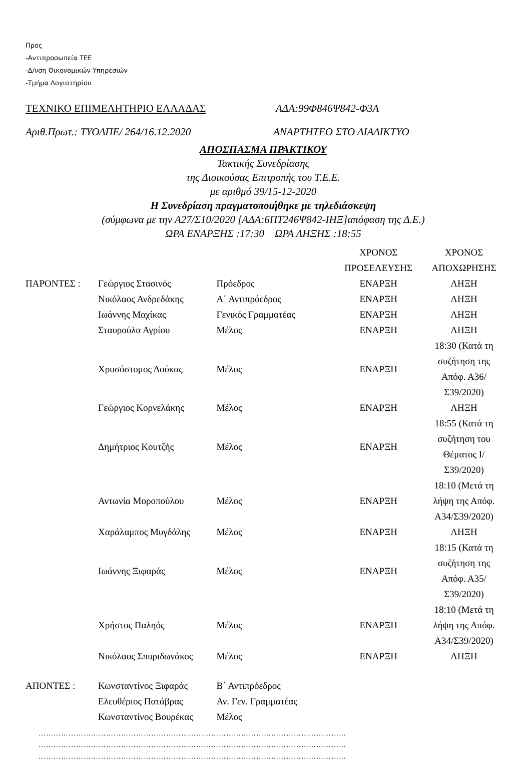Προς
-Αντιπροσωπεία ΤΕΕ
-Δ/νση Οικονομικών Υπηρεσιών
-Τμήμα Λογιστηρίου
ΤΕΧΝΙΚΟ ΕΠΙΜΕΛΗΤΗΡΙΟ ΕΛΛΑΔΑΣ ΑΔΑ:99Φ846Ψ842-Φ3Α
Αριθ.Πρωτ.: ΤΥΟΔΠΕ/ 264/16.12.2020 ΑΝΑΡΤΗΤΕΟ ΣΤΟ ΔΙΑΔΙΚΤΥΟ
ΑΠΟΣΠΑΣΜΑ ΠΡΑΚΤΙΚΟΥ
Τακτικής Συνεδρίασης
της Διοικούσας Επιτροπής του Τ.Ε.Ε.
με αριθμό 39/15-12-2020
Η Συνεδρίαση πραγματοποιήθηκε με τηλεδιάσκεψη
(σύμφωνα με την Α27/Σ10/2020 [ΑΔΑ:6ΠΤ246Ψ842-ΙΗΞ]απόφαση της Δ.Ε.)
ΩΡΑ ΕΝΑΡΞΗΣ :17:30 ΩΡΑ ΛΗΞΗΣ :18:55
| | | | ΧΡΟΝΟΣ ΠΡΟΣΕΛΕΥΣΗΣ | ΧΡΟΝΟΣ ΑΠΟΧΩΡΗΣΗΣ |
| ΠΑΡΟΝΤΕΣ : | Γεώργιος Στασινός | Πρόεδρος | ΕΝΑΡΞΗ | ΛΗΞΗ |
| | Νικόλαος Ανδρεδάκης | Α΄ Αντιπρόεδρος | ΕΝΑΡΞΗ | ΛΗΞΗ |
| | Ιωάννης Μαχίκας | Γενικός Γραμματέας | ΕΝΑΡΞΗ | ΛΗΞΗ |
| | Σταυρούλα Αγρίου | Μέλος | ΕΝΑΡΞΗ | ΛΗΞΗ |
| | Χρυσόστομος Δούκας | Μέλος | ΕΝΑΡΞΗ | 18:30 (Κατά τη συζήτηση της Απόφ. Α36/Σ39/2020) |
| | Γεώργιος Κορνελάκης | Μέλος | ΕΝΑΡΞΗ | ΛΗΞΗ |
| | Δημήτριος Κουτζής | Μέλος | ΕΝΑΡΞΗ | 18:55 (Κατά τη συζήτηση του Θέματος Ι/Σ39/2020) |
| | Αντωνία Μοροπούλου | Μέλος | ΕΝΑΡΞΗ | 18:10 (Μετά τη λήψη της Απόφ. Α34/Σ39/2020) |
| | Χαράλαμπος Μυγδάλης | Μέλος | ΕΝΑΡΞΗ | ΛΗΞΗ |
| | Ιωάννης Ξιφαράς | Μέλος | ΕΝΑΡΞΗ | 18:15 (Κατά τη συζήτηση της Απόφ. Α35/Σ39/2020) |
| | Χρήστος Παληός | Μέλος | ΕΝΑΡΞΗ | 18:10 (Μετά τη λήψη της Απόφ. Α34/Σ39/2020) |
| | Νικόλαος Σπυριδωνάκος | Μέλος | ΕΝΑΡΞΗ | ΛΗΞΗ |
| ΑΠΟΝΤΕΣ : | Κωνσταντίνος Ξιφαράς | Β΄ Αντιπρόεδρος | | |
| | Ελευθέριος Πατάβρας | Αν. Γεν. Γραμματέας | | |
| | Κωνσταντίνος Βουρέκας | Μέλος | | |
……………………………………………………………………………………………………………
……………………………………………………………………………………………………………
……………………………………………………………………………………………………………